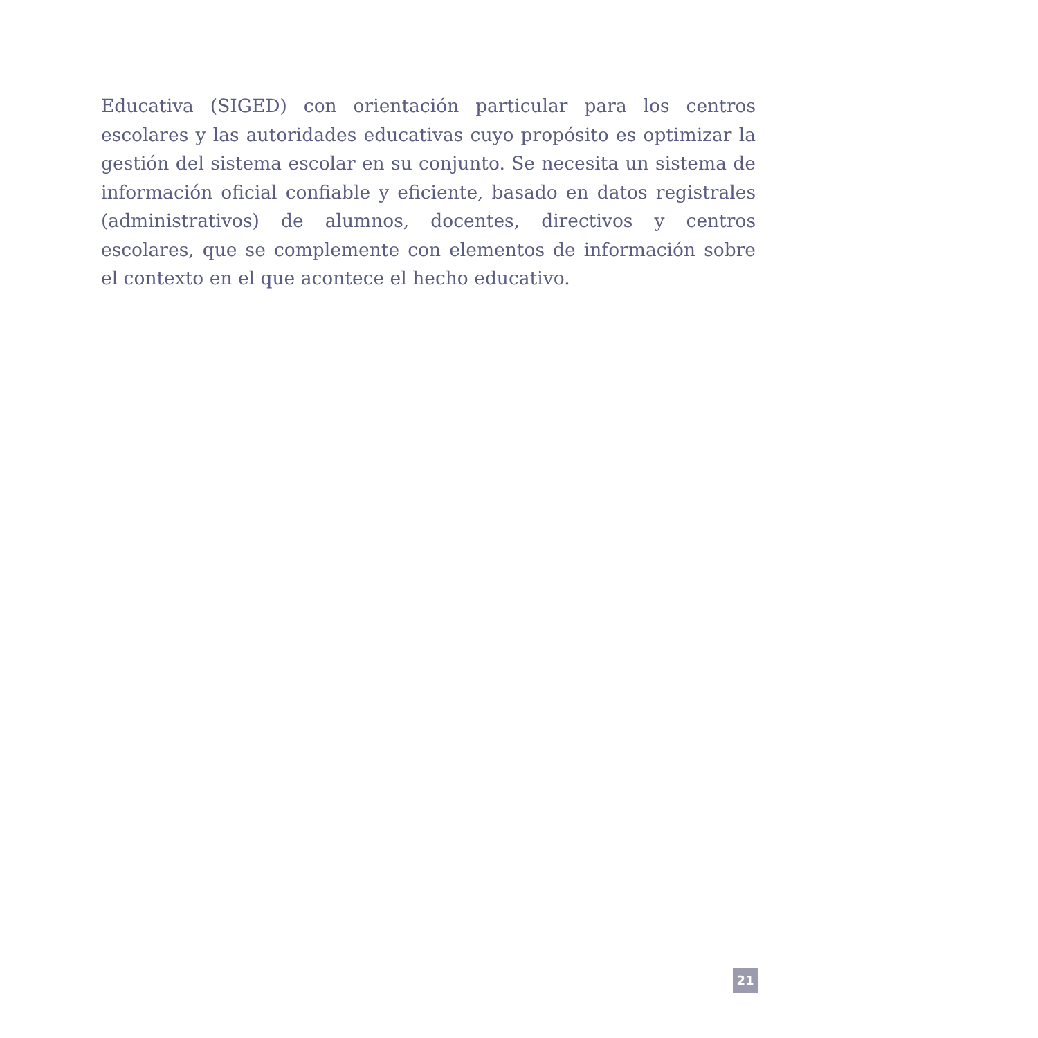Educativa (SIGED) con orientación particular para los centros escolares y las autoridades educativas cuyo propósito es optimizar la gestión del sistema escolar en su conjunto. Se necesita un sistema de información oficial confiable y eficiente, basado en datos registrales (administrativos) de alumnos, docentes, directivos y centros escolares, que se complemente con elementos de información sobre el contexto en el que acontece el hecho educativo.
21